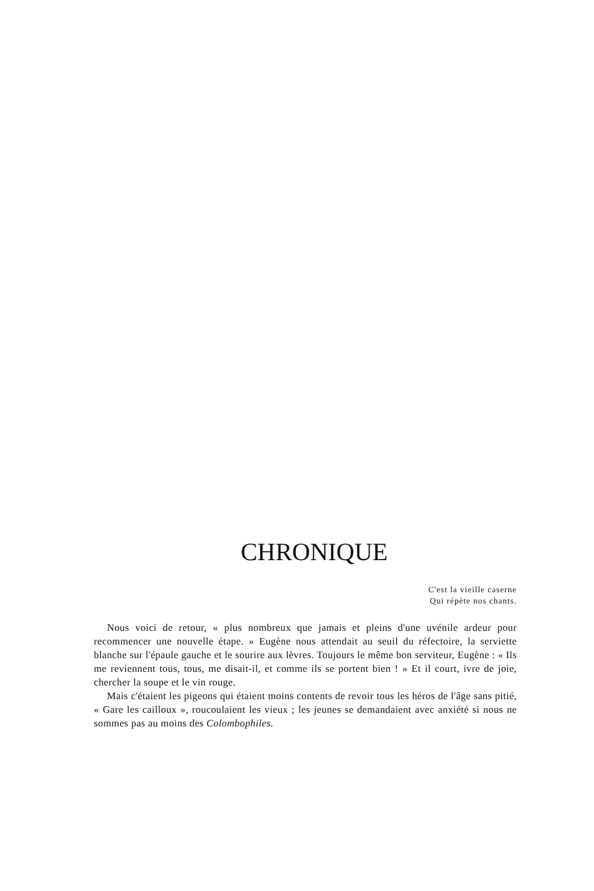CHRONIQUE
C'est la vieille caserne
Qui répète nos chants.
Nous voici de retour, « plus nombreux que jamais et pleins d'une uvénile ardeur pour recommencer une nouvelle étape. » Eugène nous attendait au seuil du réfectoire, la serviette blanche sur l'épaule gauche et le sourire aux lèvres. Toujours le même bon serviteur, Eugène : « Ils me reviennent tous, tous, me disait-il, et comme ils se portent bien ! » Et il court, ivre de joie, chercher la soupe et le vin rouge.
Mais c'étaient les pigeons qui étaient moins contents de revoir tous les héros de l'âge sans pitié, « Gare les cailloux », roucoulaient les vieux ; les jeunes se demandaient avec anxiété si nous ne sommes pas au moins des Colombophiles.